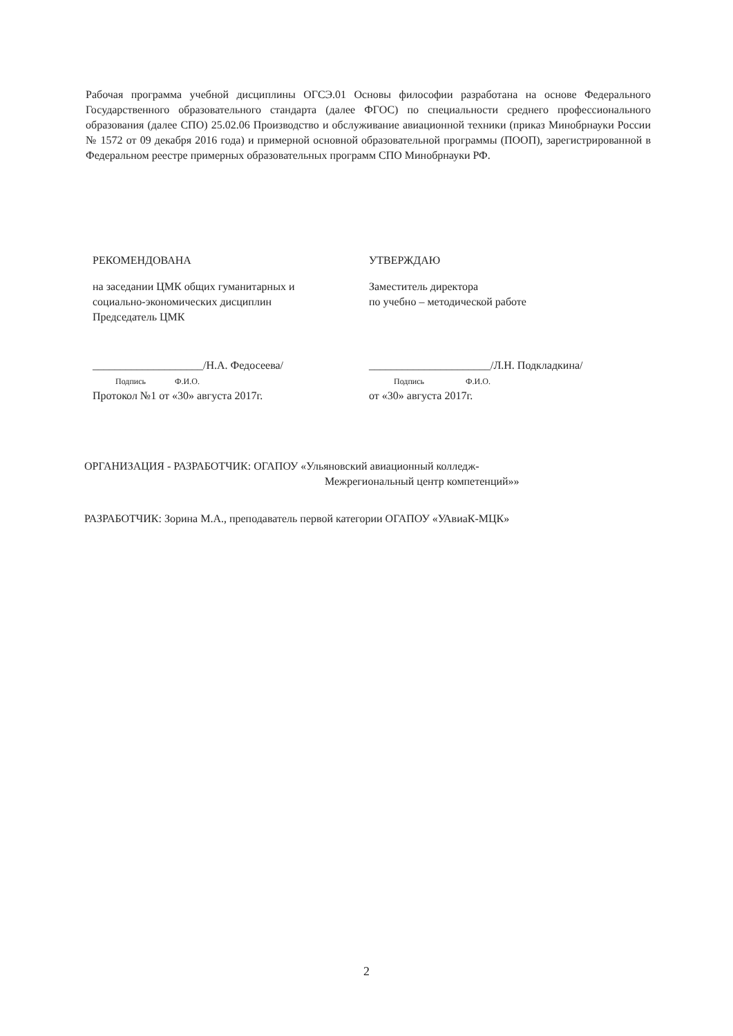Рабочая программа учебной дисциплины ОГСЭ.01 Основы философии разработана на основе Федерального Государственного образовательного стандарта (далее ФГОС) по специальности среднего профессионального образования (далее СПО) 25.02.06 Производство и обслуживание авиационной техники (приказ Минобрнауки России № 1572 от 09 декабря 2016 года) и примерной основной образовательной программы (ПООП), зарегистрированной в Федеральном реестре примерных образовательных программ СПО Минобрнауки РФ.
РЕКОМЕНДОВАНА
на заседании ЦМК общих гуманитарных и
социально-экономических дисциплин
Председатель ЦМК
____________________/Н.А. Федосеева/
Подпись Ф.И.О.
Протокол №1 от «30» августа 2017г.
УТВЕРЖДАЮ
Заместитель директора
по учебно – методической работе
______________________/Л.Н. Подкладкина/
Подпись Ф.И.О.
от «30» августа 2017г.
ОРГАНИЗАЦИЯ - РАЗРАБОТЧИК: ОГАПОУ «Ульяновский авиационный колледж-
Межрегиональный центр компетенций»»
РАЗРАБОТЧИК: Зорина М.А., преподаватель первой категории ОГАПОУ «УАвиаК-МЦК»
2